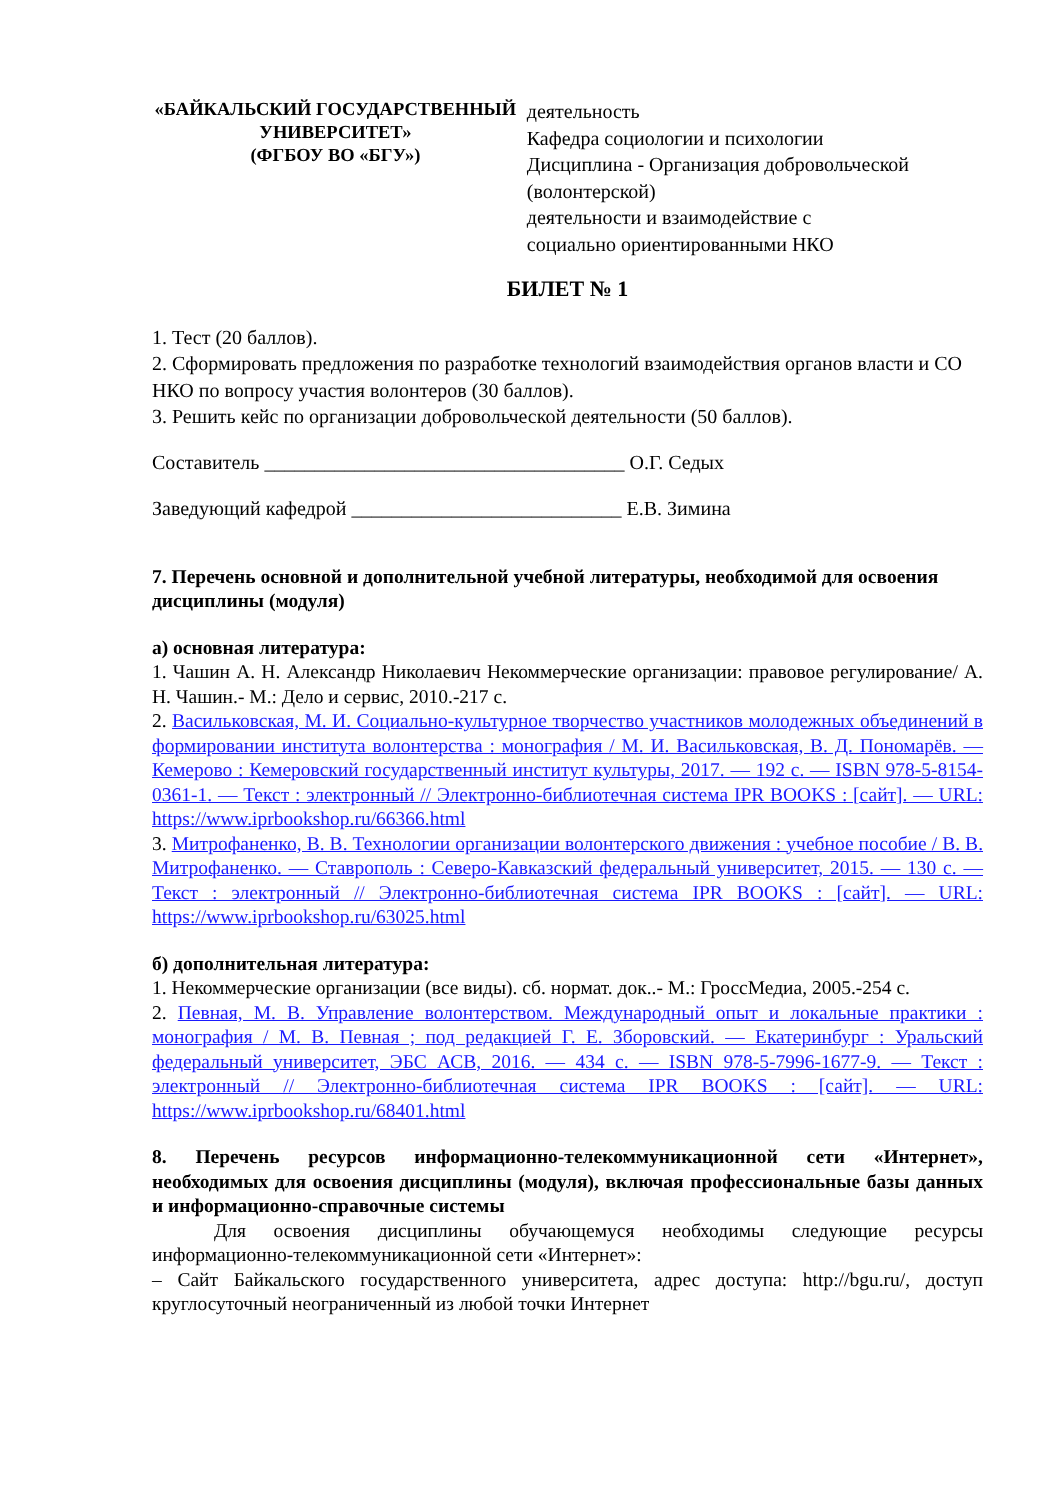«БАЙКАЛЬСКИЙ ГОСУДАРСТВЕННЫЙ
УНИВЕРСИТЕТ»
(ФГБОУ ВО «БГУ»)
деятельность
Кафедра социологии и психологии
Дисциплина - Организация добровольческой (волонтерской)
деятельности и взаимодействие с
социально ориентированными НКО
БИЛЕТ № 1
1. Тест (20 баллов).
2. Сформировать предложения по разработке технологий взаимодействия органов власти и СО НКО по вопросу участия волонтеров (30 баллов).
3. Решить кейс по организации добровольческой деятельности (50 баллов).
Составитель ____________________________________ О.Г. Седых
Заведующий кафедрой ___________________________ Е.В. Зимина
7. Перечень основной и дополнительной учебной литературы, необходимой для освоения дисциплины (модуля)
а) основная литература:
1. Чашин А. Н. Александр Николаевич Некоммерческие организации: правовое регулирование/ А. Н. Чашин.- М.: Дело и сервис, 2010.-217 с.
2. Васильковская, М. И. Социально-культурное творчество участников молодежных объединений в формировании института волонтерства : монография / М. И. Васильковская, В. Д. Пономарёв. — Кемерово : Кемеровский государственный институт культуры, 2017. — 192 c. — ISBN 978-5-8154-0361-1. — Текст : электронный // Электронно-библиотечная система IPR BOOKS : [сайт]. — URL: https://www.iprbookshop.ru/66366.html
3. Митрофаненко, В. В. Технологии организации волонтерского движения : учебное пособие / В. В. Митрофаненко. — Ставрополь : Северо-Кавказский федеральный университет, 2015. — 130 c. — Текст : электронный // Электронно-библиотечная система IPR BOOKS : [сайт]. — URL: https://www.iprbookshop.ru/63025.html
б) дополнительная литература:
1. Некоммерческие организации (все виды). сб. нормат. док..- М.: ГроссМедиа, 2005.-254 с.
2. Певная, М. В. Управление волонтерством. Международный опыт и локальные практики : монография / М. В. Певная ; под редакцией Г. Е. Зборовский. — Екатеринбург : Уральский федеральный университет, ЭБС АСВ, 2016. — 434 c. — ISBN 978-5-7996-1677-9. — Текст : электронный // Электронно-библиотечная система IPR BOOKS : [сайт]. — URL: https://www.iprbookshop.ru/68401.html
8. Перечень ресурсов информационно-телекоммуникационной сети «Интернет», необходимых для освоения дисциплины (модуля), включая профессиональные базы данных и информационно-справочные системы
Для освоения дисциплины обучающемуся необходимы следующие ресурсы информационно-телекоммуникационной сети «Интернет»:
– Сайт Байкальского государственного университета, адрес доступа: http://bgu.ru/, доступ круглосуточный неограниченный из любой точки Интернет